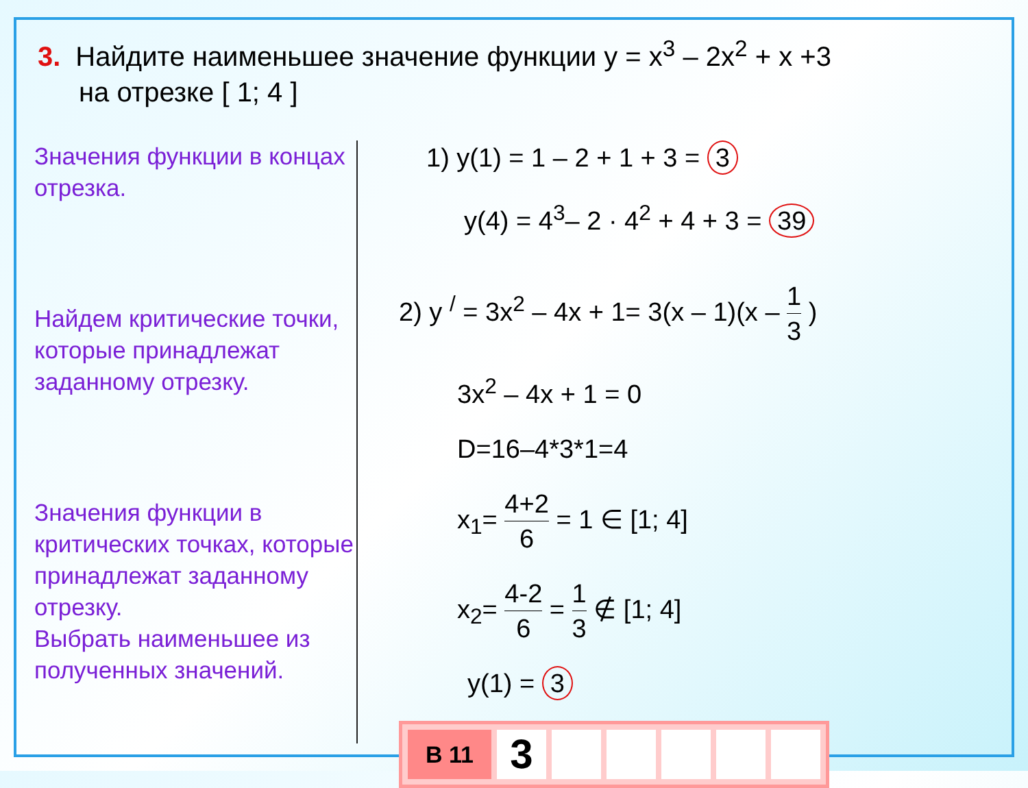3. Найдите наименьшее значение функции y = x<sup>3</sup> – 2x<sup>2</sup> + x +3
на отрезке [ 1; 4 ]
Значения функции в концах отрезка.
Найдем критические точки, которые принадлежат заданному отрезку.
Значения функции в критических точках, которые принадлежат заданному отрезку.
Выбрать наименьшее из полученных значений.
1) y(1) = 1 – 2 + 1 + 3 = 3
y(4) = 4<sup>3</sup>– 2 · 4<sup>2</sup> + 4 + 3 = 39
2) y <sup>/</sup> = 3x<sup>2</sup> – 4x + 1= 3(x – 1)(x – 1 3 )
3x<sup>2</sup> – 4x + 1 = 0
D=16–4*3*1=4
x<sub>1</sub>= 4+2 6 = 1 ∈ [1; 4]
x<sub>2</sub>= 4-2 6 = 1 3 ∉ [1; 4]
y(1) = 3
| В 11 | 3 | | | | | |